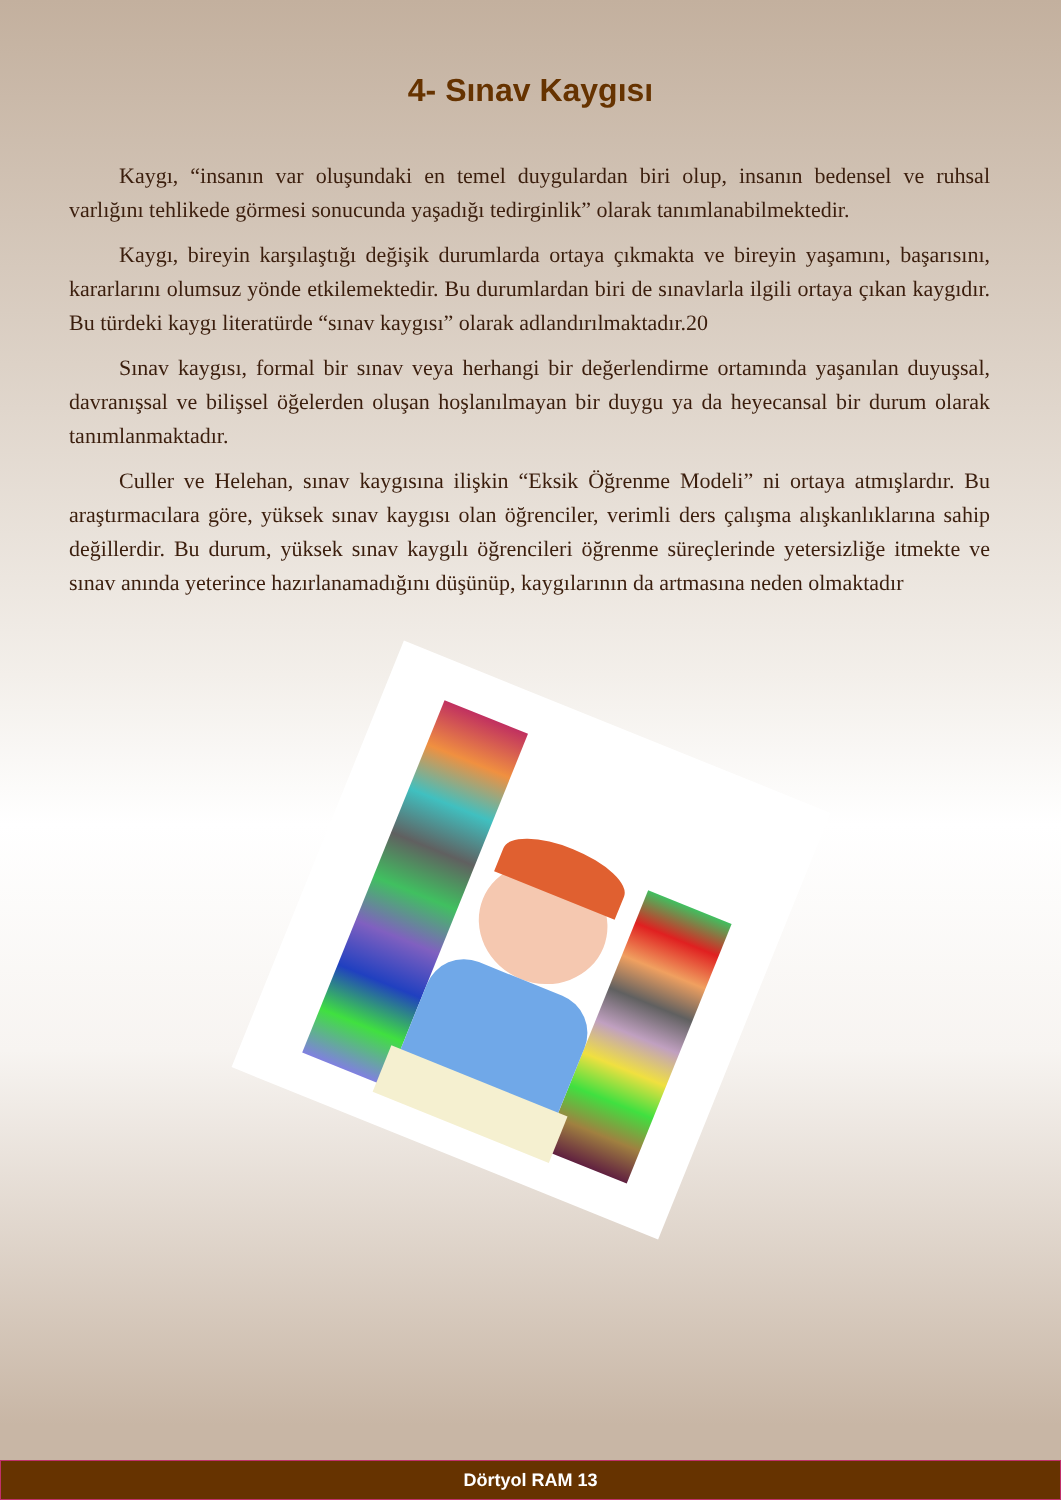4- Sınav Kaygısı
Kaygı, “insanın var oluşundaki en temel duygulardan biri olup, insanın bedensel ve ruhsal varlığını tehlikede görmesi sonucunda yaşadığı tedirginlik” olarak tanımlanabilmektedir.
Kaygı, bireyin karşılaştığı değişik durumlarda ortaya çıkmakta ve bireyin yaşamını, başarısını, kararlarını olumsuz yönde etkilemektedir. Bu durumlardan biri de sınavlarla ilgili ortaya çıkan kaygıdır. Bu türdeki kaygı literatürde “sınav kaygısı” olarak adlandırılmaktadır.20
Sınav kaygısı, formal bir sınav veya herhangi bir değerlendirme ortamında yaşanılan duyuşsal, davranışsal ve bilişsel öğelerden oluşan hoşlanılmayan bir duygu ya da heyecansal bir durum olarak tanımlanmaktadır.
Culler ve Helehan, sınav kaygısına ilişkin “Eksik Öğrenme Modeli” ni ortaya atmışlardır. Bu araştırmacılara göre, yüksek sınav kaygısı olan öğrenciler, verimli ders çalışma alışkanlıklarına sahip değillerdir. Bu durum, yüksek sınav kaygılı öğrencileri öğrenme süreçlerinde yetersizliğe itmekte ve sınav anında yeterince hazırlanamadığını düşünüp, kaygılarının da artmasına neden olmaktadır
Dörtyol RAM 13